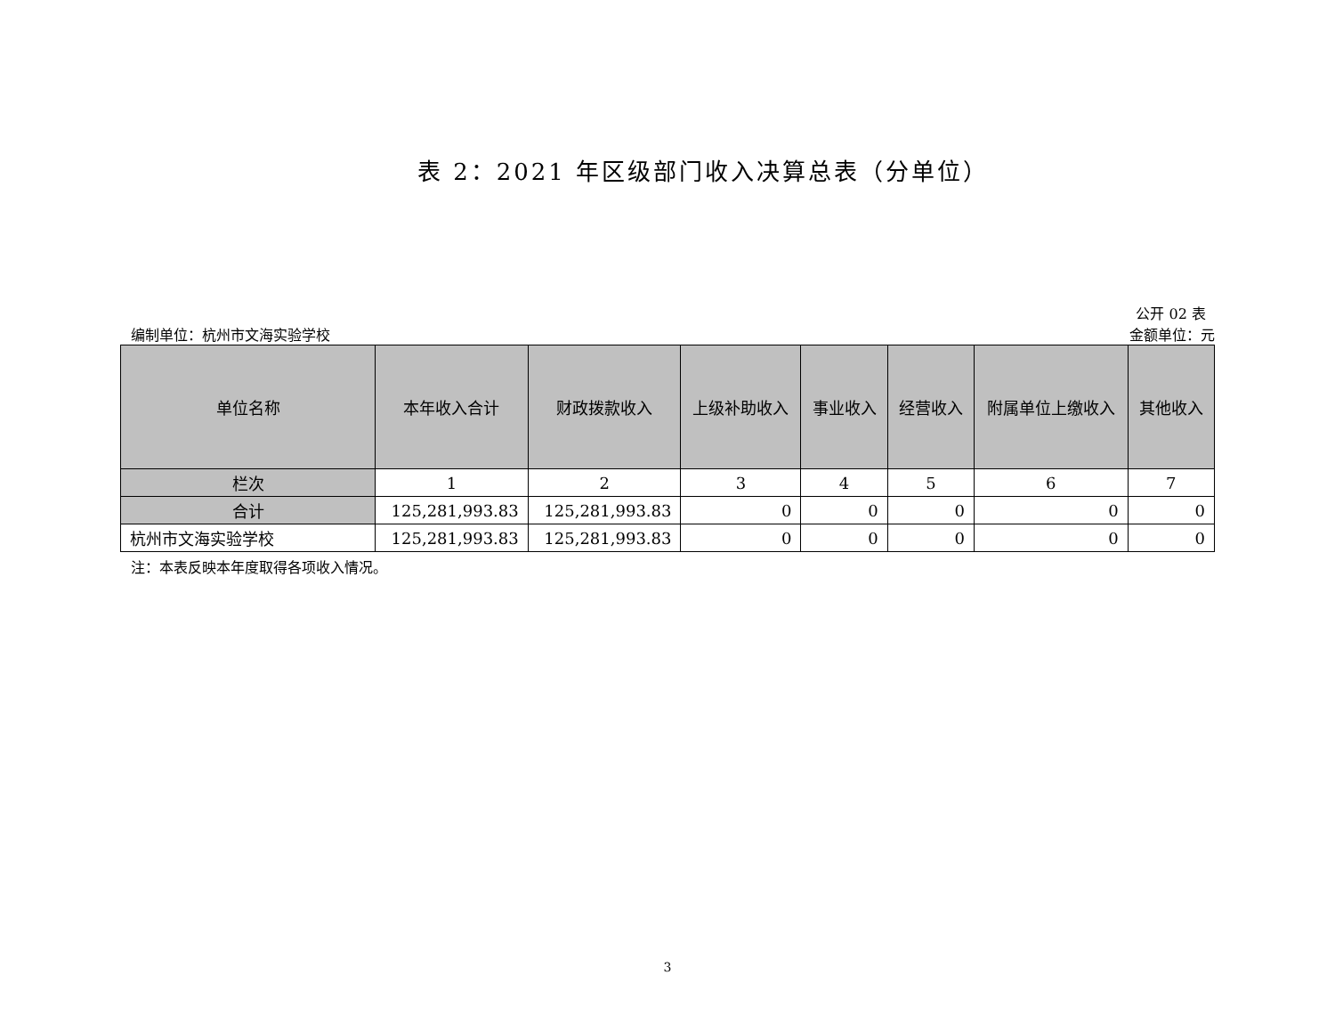表 2：2021 年区级部门收入决算总表（分单位）
公开 02 表
编制单位：杭州市文海实验学校 金额单位：元
| 单位名称 | 本年收入合计 | 财政拨款收入 | 上级补助收入 | 事业收入 | 经营收入 | 附属单位上缴收入 | 其他收入 |
| --- | --- | --- | --- | --- | --- | --- | --- |
| 栏次 | 1 | 2 | 3 | 4 | 5 | 6 | 7 |
| 合计 | 125,281,993.83 | 125,281,993.83 | 0 | 0 | 0 | 0 | 0 |
| 杭州市文海实验学校 | 125,281,993.83 | 125,281,993.83 | 0 | 0 | 0 | 0 | 0 |
注：本表反映本年度取得各项收入情况。
3